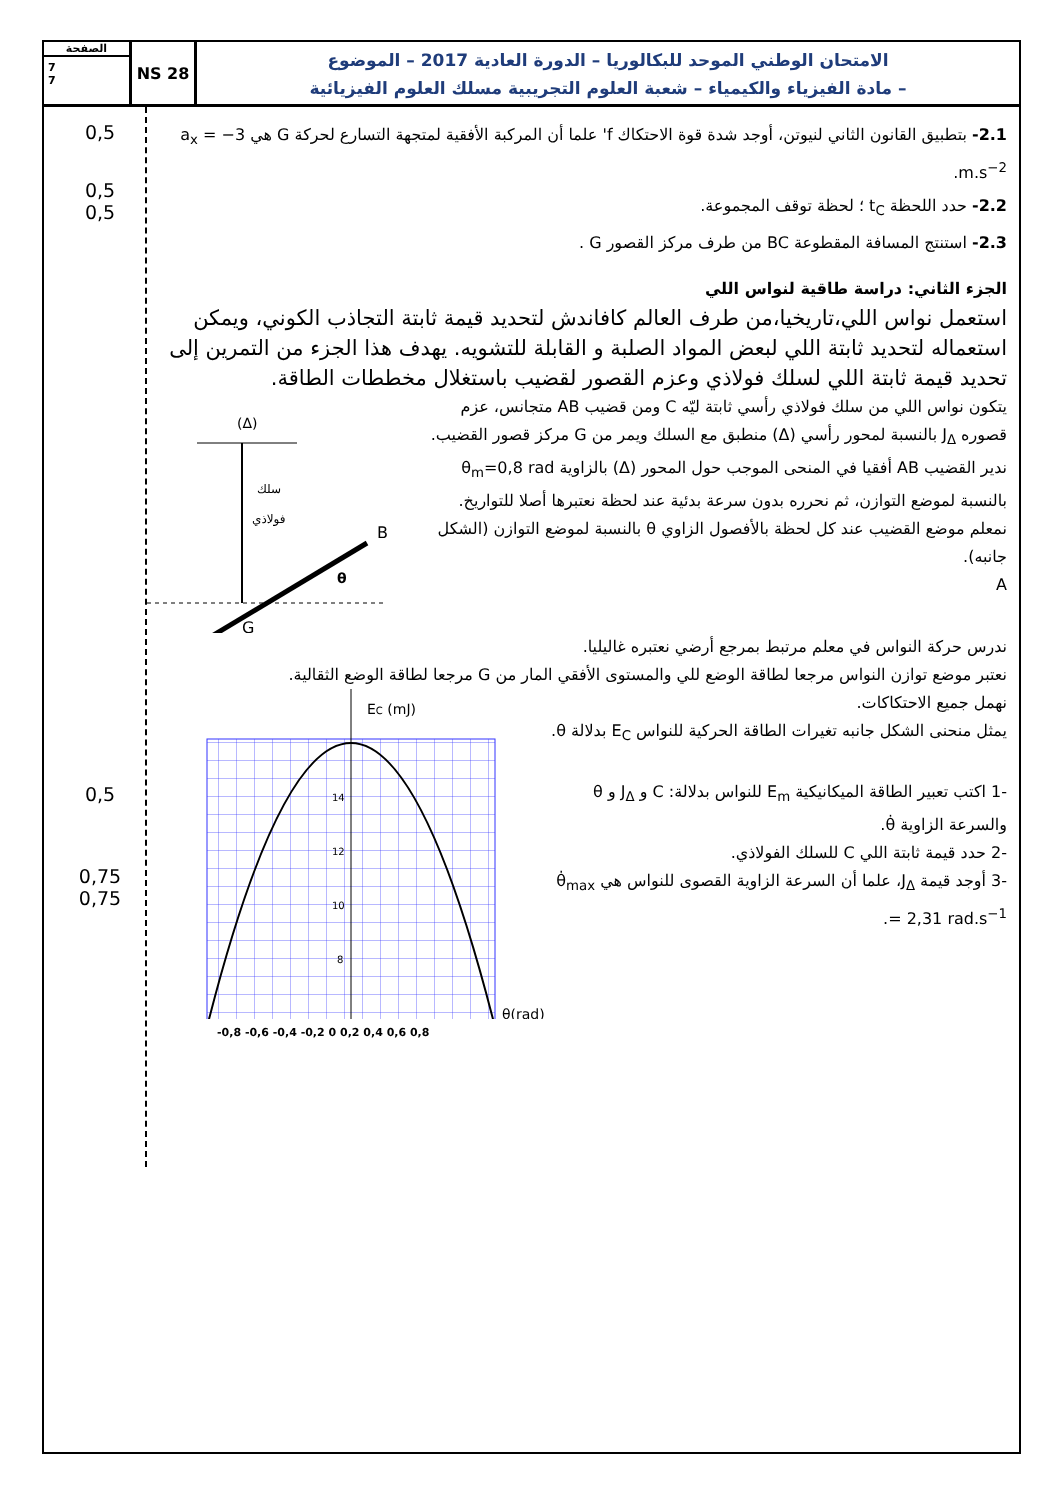الصفحة
7
7
NS 28
الامتحان الوطني الموحد للبكالوريا – الدورة العادية 2017 – الموضوع
– مادة الفيزياء والكيمياء – شعبة العلوم التجريبية مسلك العلوم الفيزيائية
2.1- بتطبيق القانون الثاني لنيوتن، أوجد شدة قوة الاحتكاك f' علما أن المركبة الأفقية لمتجهة التسارع لحركة G هي a<sub>x</sub> = −3 m.s<sup>−2</sup>.
2.2- حدد اللحظة t<sub>C</sub> ؛ لحظة توقف المجموعة.
2.3- استنتج المسافة المقطوعة BC من طرف مركز القصور G .
الجزء الثاني: دراسة طاقية لنواس اللي
استعمل نواس اللي،تاريخيا،من طرف العالم كافاندش لتحديد قيمة ثابتة التجاذب الكوني، ويمكن استعماله لتحديد ثابتة اللي لبعض المواد الصلبة و القابلة للتشويه. يهدف هذا الجزء من التمرين إلى تحديد قيمة ثابتة اللي لسلك فولاذي وعزم القصور لقضيب باستغلال مخططات الطاقة.
(Δ)
سلك
فولاذي
B
G
θ
+
يتكون نواس اللي من سلك فولاذي رأسي ثابتة ليّه C ومن قضيب AB متجانس، عزم قصوره J<sub>Δ</sub> بالنسبة لمحور رأسي (Δ) منطبق مع السلك ويمر من G مركز قصور القضيب.
ندير القضيب AB أفقيا في المنحى الموجب حول المحور (Δ) بالزاوية θ<sub>m</sub>=0,8 rad بالنسبة لموضع التوازن، ثم نحرره بدون سرعة بدئية عند لحظة نعتبرها أصلا للتواريخ.
نمعلم موضع القضيب عند كل لحظة بالأفصول الزاوي θ بالنسبة لموضع التوازن (الشكل جانبه).
A
ندرس حركة النواس في معلم مرتبط بمرجع أرضي نعتبره غاليليا.
نعتبر موضع توازن النواس مرجعا لطاقة الوضع للي والمستوى الأفقي المار من G مرجعا لطاقة الوضع الثقالية.
EC (mJ)
14
12
10
8
θ(rad)
نهمل جميع الاحتكاكات.
يمثل منحنى الشكل جانبه تغيرات الطاقة الحركية للنواس E<sub>C</sub> بدلالة θ.
-1 اكتب تعبير الطاقة الميكانيكية E<sub>m</sub> للنواس بدلالة: C و J<sub>Δ</sub> و θ والسرعة الزاوية θ̇.
-2 حدد قيمة ثابتة اللي C للسلك الفولاذي.
-3 أوجد قيمة J<sub>Δ</sub>، علما أن السرعة الزاوية القصوى للنواس هي θ̇<sub>max</sub> = 2,31 rad.s<sup>−1</sup>.
-0,8 -0,6 -0,4 -0,2 0 0,2 0,4 0,6 0,8
0,5
0,5
0,5
0,5
0,75
0,75